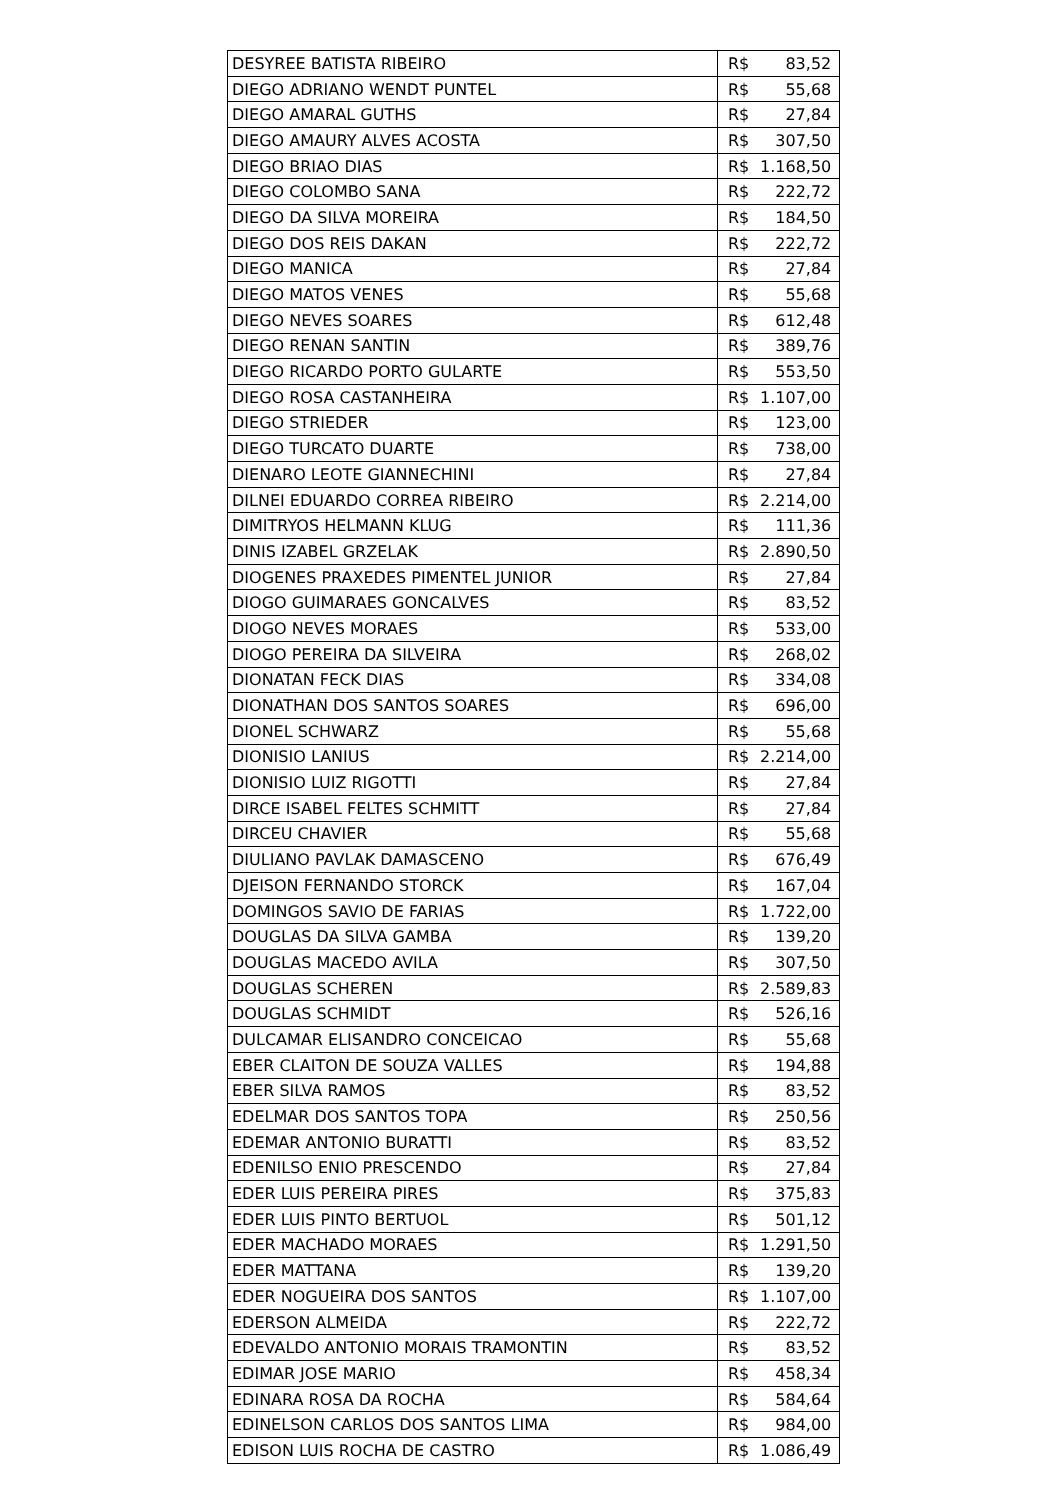| DESYREE BATISTA RIBEIRO | R$ | 83,52 |
| DIEGO ADRIANO WENDT PUNTEL | R$ | 55,68 |
| DIEGO AMARAL GUTHS | R$ | 27,84 |
| DIEGO AMAURY ALVES ACOSTA | R$ | 307,50 |
| DIEGO BRIAO DIAS | R$ | 1.168,50 |
| DIEGO COLOMBO SANA | R$ | 222,72 |
| DIEGO DA SILVA MOREIRA | R$ | 184,50 |
| DIEGO DOS REIS DAKAN | R$ | 222,72 |
| DIEGO MANICA | R$ | 27,84 |
| DIEGO MATOS VENES | R$ | 55,68 |
| DIEGO NEVES SOARES | R$ | 612,48 |
| DIEGO RENAN SANTIN | R$ | 389,76 |
| DIEGO RICARDO PORTO GULARTE | R$ | 553,50 |
| DIEGO ROSA CASTANHEIRA | R$ | 1.107,00 |
| DIEGO STRIEDER | R$ | 123,00 |
| DIEGO TURCATO DUARTE | R$ | 738,00 |
| DIENARO LEOTE GIANNECHINI | R$ | 27,84 |
| DILNEI EDUARDO CORREA RIBEIRO | R$ | 2.214,00 |
| DIMITRYOS HELMANN KLUG | R$ | 111,36 |
| DINIS IZABEL GRZELAK | R$ | 2.890,50 |
| DIOGENES PRAXEDES PIMENTEL JUNIOR | R$ | 27,84 |
| DIOGO GUIMARAES GONCALVES | R$ | 83,52 |
| DIOGO NEVES MORAES | R$ | 533,00 |
| DIOGO PEREIRA DA SILVEIRA | R$ | 268,02 |
| DIONATAN FECK DIAS | R$ | 334,08 |
| DIONATHAN DOS SANTOS SOARES | R$ | 696,00 |
| DIONEL SCHWARZ | R$ | 55,68 |
| DIONISIO LANIUS | R$ | 2.214,00 |
| DIONISIO LUIZ RIGOTTI | R$ | 27,84 |
| DIRCE ISABEL FELTES SCHMITT | R$ | 27,84 |
| DIRCEU CHAVIER | R$ | 55,68 |
| DIULIANO PAVLAK DAMASCENO | R$ | 676,49 |
| DJEISON FERNANDO STORCK | R$ | 167,04 |
| DOMINGOS SAVIO DE FARIAS | R$ | 1.722,00 |
| DOUGLAS DA SILVA GAMBA | R$ | 139,20 |
| DOUGLAS MACEDO AVILA | R$ | 307,50 |
| DOUGLAS SCHEREN | R$ | 2.589,83 |
| DOUGLAS SCHMIDT | R$ | 526,16 |
| DULCAMAR ELISANDRO CONCEICAO | R$ | 55,68 |
| EBER CLAITON DE SOUZA VALLES | R$ | 194,88 |
| EBER SILVA RAMOS | R$ | 83,52 |
| EDELMAR DOS SANTOS TOPA | R$ | 250,56 |
| EDEMAR ANTONIO BURATTI | R$ | 83,52 |
| EDENILSO ENIO PRESCENDO | R$ | 27,84 |
| EDER LUIS PEREIRA PIRES | R$ | 375,83 |
| EDER LUIS PINTO BERTUOL | R$ | 501,12 |
| EDER MACHADO MORAES | R$ | 1.291,50 |
| EDER MATTANA | R$ | 139,20 |
| EDER NOGUEIRA DOS SANTOS | R$ | 1.107,00 |
| EDERSON ALMEIDA | R$ | 222,72 |
| EDEVALDO ANTONIO MORAIS TRAMONTIN | R$ | 83,52 |
| EDIMAR JOSE MARIO | R$ | 458,34 |
| EDINARA ROSA DA ROCHA | R$ | 584,64 |
| EDINELSON CARLOS DOS SANTOS LIMA | R$ | 984,00 |
| EDISON LUIS ROCHA DE CASTRO | R$ | 1.086,49 |